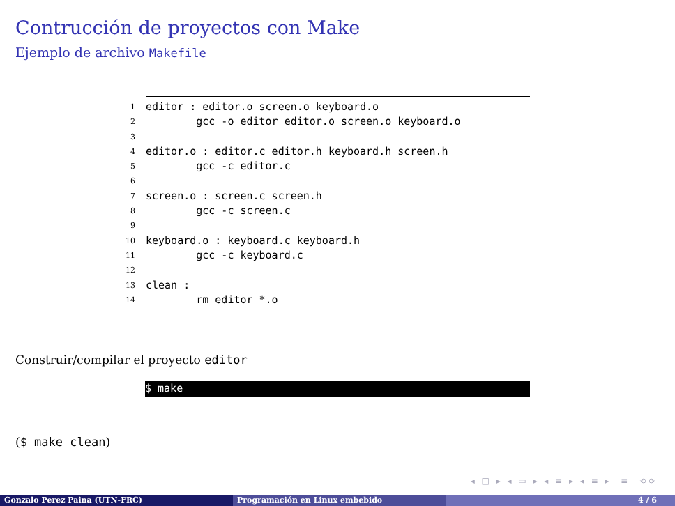Contrucción de proyectos con Make
Ejemplo de archivo Makefile
1 editor : editor.o screen.o keyboard.o
2 gcc -o editor editor.o screen.o keyboard.o
3
4 editor.o : editor.c editor.h keyboard.h screen.h
5 gcc -c editor.c
6
7 screen.o : screen.c screen.h
8 gcc -c screen.c
9
10 keyboard.o : keyboard.c keyboard.h
11 gcc -c keyboard.c
12
13 clean :
14 rm editor *.o
Construir/compilar el proyecto editor
$ make
($ make clean)
◂ □ ▸ ◂ ▭ ▸ ◂ ≡ ▸ ◂ ≡ ▸ ≡ ⟲⟳
Gonzalo Perez Paina (UTN-FRC) Programación en Linux embebido 4 / 6